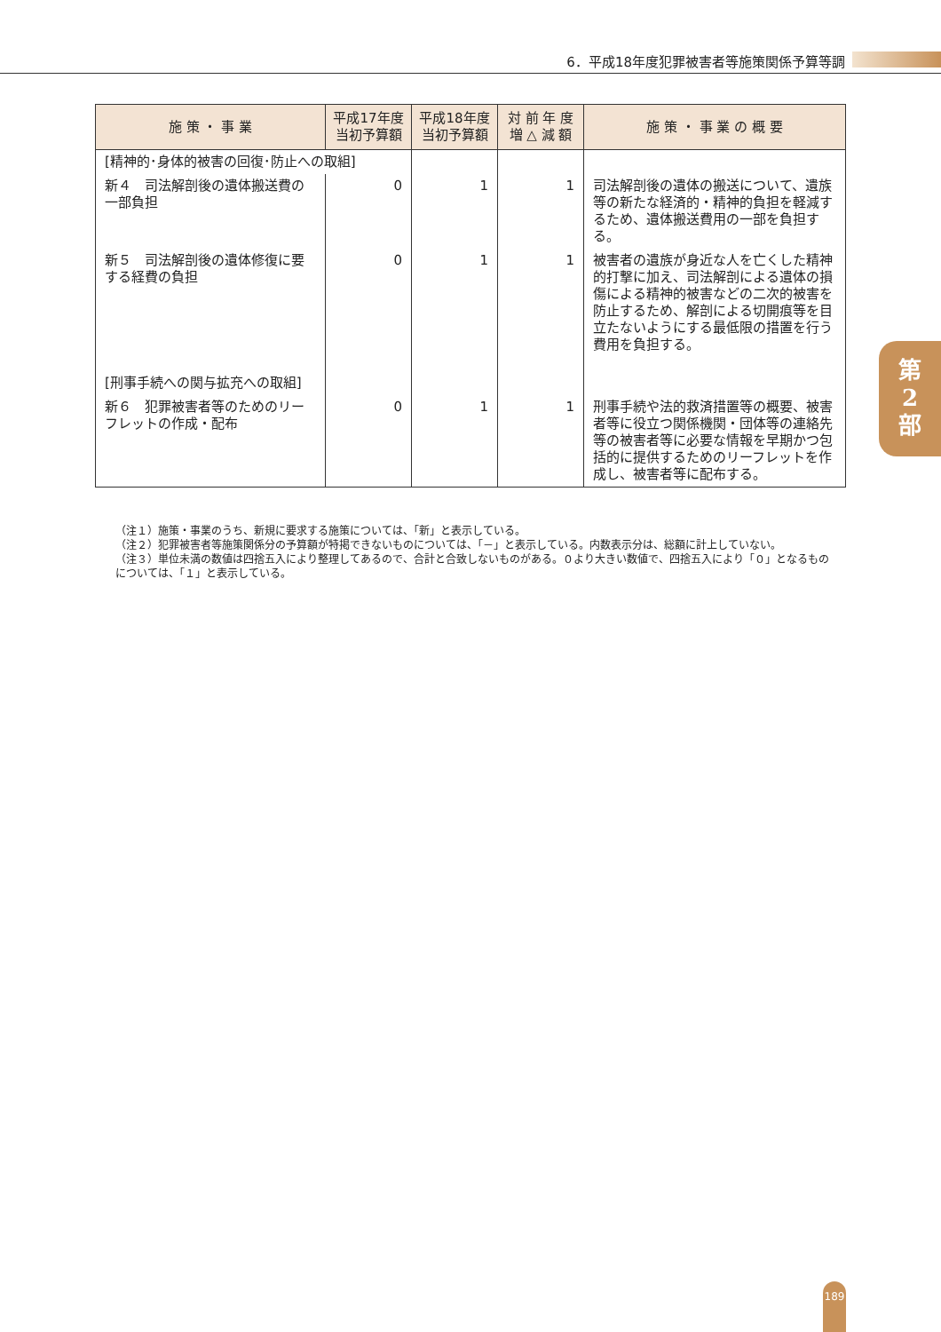6．平成18年度犯罪被害者等施策関係予算等調
| 施 策 ・ 事 業 | 平成17年度 当初予算額 | 平成18年度 当初予算額 | 対 前 年 度 増 △ 減 額 | 施 策 ・ 事 業 の 概 要 |
| --- | --- | --- | --- | --- |
| [精神的･身体的被害の回復･防止への取組] | | | | |
| 新４ 司法解剖後の遺体搬送費の一部負担 | 0 | 1 | 1 | 司法解剖後の遺体の搬送について、遺族等の新たな経済的・精神的負担を軽減するため、遺体搬送費用の一部を負担する。 |
| 新５ 司法解剖後の遺体修復に要する経費の負担 | 0 | 1 | 1 | 被害者の遺族が身近な人を亡くした精神的打撃に加え、司法解剖による遺体の損傷による精神的被害などの二次的被害を防止するため、解剖による切開痕等を目立たないようにする最低限の措置を行う費用を負担する。 |
| [刑事手続への関与拡充への取組] | | | | |
| 新６ 犯罪被害者等のためのリーフレットの作成・配布 | 0 | 1 | 1 | 刑事手続や法的救済措置等の概要、被害者等に役立つ関係機関・団体等の連絡先等の被害者等に必要な情報を早期かつ包括的に提供するためのリーフレットを作成し、被害者等に配布する。 |
（注１）施策・事業のうち、新規に要求する施策については、「新」と表示している。
（注２）犯罪被害者等施策関係分の予算額が特掲できないものについては、「－」と表示している。内数表示分は、総額に計上していない。
（注３）単位未満の数値は四捨五入により整理してあるので、合計と合致しないものがある。０より大きい数値で、四捨五入により「０」となるものについては、「１」と表示している。
第
2
部
189